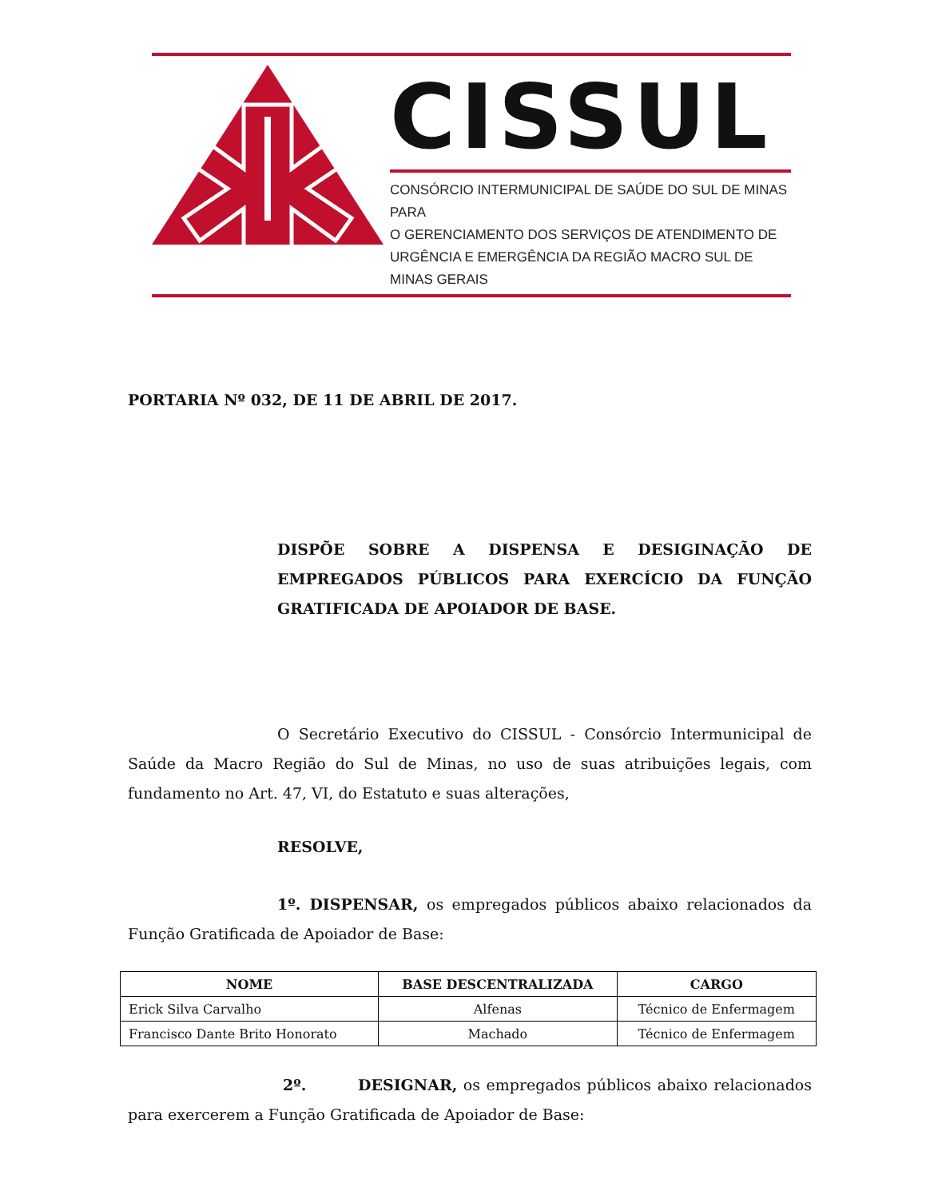CISSUL
CONSÓRCIO INTERMUNICIPAL DE SAÚDE DO SUL DE MINAS PARA
O GERENCIAMENTO DOS SERVIÇOS DE ATENDIMENTO DE
URGÊNCIA E EMERGÊNCIA DA REGIÃO MACRO SUL DE MINAS GERAIS
PORTARIA Nº 032, DE 11 DE ABRIL DE 2017.
DISPÕE SOBRE A DISPENSA E DESIGINAÇÃO DE EMPREGADOS PÚBLICOS PARA EXERCÍCIO DA FUNÇÃO GRATIFICADA DE APOIADOR DE BASE.
O Secretário Executivo do CISSUL - Consórcio Intermunicipal de Saúde da Macro Região do Sul de Minas, no uso de suas atribuições legais, com fundamento no Art. 47, VI, do Estatuto e suas alterações,
RESOLVE,
1º. DISPENSAR, os empregados públicos abaixo relacionados da Função Gratificada de Apoiador de Base:
| NOME | BASE DESCENTRALIZADA | CARGO |
| --- | --- | --- |
| Erick Silva Carvalho | Alfenas | Técnico de Enfermagem |
| Francisco Dante Brito Honorato | Machado | Técnico de Enfermagem |
2º. DESIGNAR, os empregados públicos abaixo relacionados para exercerem a Função Gratificada de Apoiador de Base: